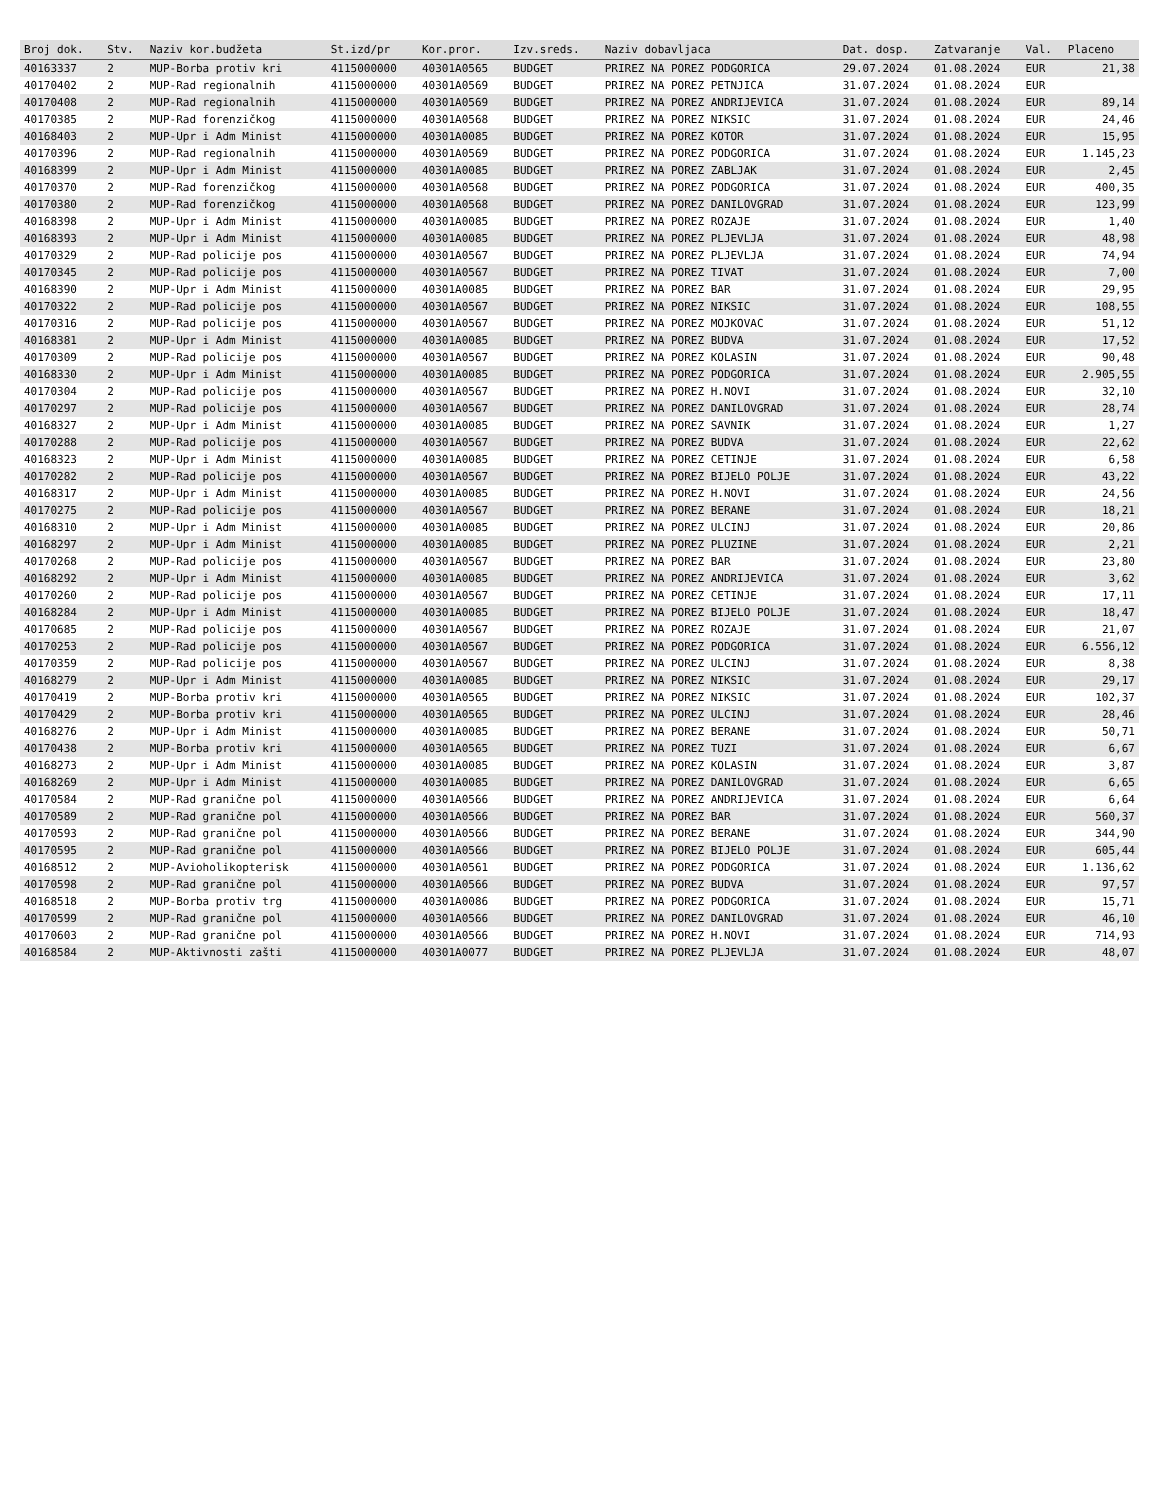| Broj dok. | Stv. | Naziv kor.budžeta | St.izd/pr | Kor.pror. | Izv.sreds. | Naziv dobavljaca | Dat. dosp. | Zatvaranje | Val. | Placeno |
| --- | --- | --- | --- | --- | --- | --- | --- | --- | --- | --- |
| 40163337 | 2 | MUP-Borba protiv kri | 4115000000 | 40301A0565 | BUDGET | PRIREZ NA POREZ PODGORICA | 29.07.2024 | 01.08.2024 | EUR | 21,38 |
| 40170402 | 2 | MUP-Rad regionalnih | 4115000000 | 40301A0569 | BUDGET | PRIREZ NA POREZ PETNJICA | 31.07.2024 | 01.08.2024 | EUR | |
| 40170408 | 2 | MUP-Rad regionalnih | 4115000000 | 40301A0569 | BUDGET | PRIREZ NA POREZ ANDRIJEVICA | 31.07.2024 | 01.08.2024 | EUR | 89,14 |
| 40170385 | 2 | MUP-Rad forenzičkog | 4115000000 | 40301A0568 | BUDGET | PRIREZ NA POREZ NIKSIC | 31.07.2024 | 01.08.2024 | EUR | 24,46 |
| 40168403 | 2 | MUP-Upr i Adm Minist | 4115000000 | 40301A0085 | BUDGET | PRIREZ NA POREZ KOTOR | 31.07.2024 | 01.08.2024 | EUR | 15,95 |
| 40170396 | 2 | MUP-Rad regionalnih | 4115000000 | 40301A0569 | BUDGET | PRIREZ NA POREZ PODGORICA | 31.07.2024 | 01.08.2024 | EUR | 1.145,23 |
| 40168399 | 2 | MUP-Upr i Adm Minist | 4115000000 | 40301A0085 | BUDGET | PRIREZ NA POREZ ZABLJAK | 31.07.2024 | 01.08.2024 | EUR | 2,45 |
| 40170370 | 2 | MUP-Rad forenzičkog | 4115000000 | 40301A0568 | BUDGET | PRIREZ NA POREZ PODGORICA | 31.07.2024 | 01.08.2024 | EUR | 400,35 |
| 40170380 | 2 | MUP-Rad forenzičkog | 4115000000 | 40301A0568 | BUDGET | PRIREZ NA POREZ DANILOVGRAD | 31.07.2024 | 01.08.2024 | EUR | 123,99 |
| 40168398 | 2 | MUP-Upr i Adm Minist | 4115000000 | 40301A0085 | BUDGET | PRIREZ NA POREZ ROZAJE | 31.07.2024 | 01.08.2024 | EUR | 1,40 |
| 40168393 | 2 | MUP-Upr i Adm Minist | 4115000000 | 40301A0085 | BUDGET | PRIREZ NA POREZ PLJEVLJA | 31.07.2024 | 01.08.2024 | EUR | 48,98 |
| 40170329 | 2 | MUP-Rad policije pos | 4115000000 | 40301A0567 | BUDGET | PRIREZ NA POREZ PLJEVLJA | 31.07.2024 | 01.08.2024 | EUR | 74,94 |
| 40170345 | 2 | MUP-Rad policije pos | 4115000000 | 40301A0567 | BUDGET | PRIREZ NA POREZ TIVAT | 31.07.2024 | 01.08.2024 | EUR | 7,00 |
| 40168390 | 2 | MUP-Upr i Adm Minist | 4115000000 | 40301A0085 | BUDGET | PRIREZ NA POREZ BAR | 31.07.2024 | 01.08.2024 | EUR | 29,95 |
| 40170322 | 2 | MUP-Rad policije pos | 4115000000 | 40301A0567 | BUDGET | PRIREZ NA POREZ NIKSIC | 31.07.2024 | 01.08.2024 | EUR | 108,55 |
| 40170316 | 2 | MUP-Rad policije pos | 4115000000 | 40301A0567 | BUDGET | PRIREZ NA POREZ MOJKOVAC | 31.07.2024 | 01.08.2024 | EUR | 51,12 |
| 40168381 | 2 | MUP-Upr i Adm Minist | 4115000000 | 40301A0085 | BUDGET | PRIREZ NA POREZ BUDVA | 31.07.2024 | 01.08.2024 | EUR | 17,52 |
| 40170309 | 2 | MUP-Rad policije pos | 4115000000 | 40301A0567 | BUDGET | PRIREZ NA POREZ KOLASIN | 31.07.2024 | 01.08.2024 | EUR | 90,48 |
| 40168330 | 2 | MUP-Upr i Adm Minist | 4115000000 | 40301A0085 | BUDGET | PRIREZ NA POREZ PODGORICA | 31.07.2024 | 01.08.2024 | EUR | 2.905,55 |
| 40170304 | 2 | MUP-Rad policije pos | 4115000000 | 40301A0567 | BUDGET | PRIREZ NA POREZ H.NOVI | 31.07.2024 | 01.08.2024 | EUR | 32,10 |
| 40170297 | 2 | MUP-Rad policije pos | 4115000000 | 40301A0567 | BUDGET | PRIREZ NA POREZ DANILOVGRAD | 31.07.2024 | 01.08.2024 | EUR | 28,74 |
| 40168327 | 2 | MUP-Upr i Adm Minist | 4115000000 | 40301A0085 | BUDGET | PRIREZ NA POREZ SAVNIK | 31.07.2024 | 01.08.2024 | EUR | 1,27 |
| 40170288 | 2 | MUP-Rad policije pos | 4115000000 | 40301A0567 | BUDGET | PRIREZ NA POREZ BUDVA | 31.07.2024 | 01.08.2024 | EUR | 22,62 |
| 40168323 | 2 | MUP-Upr i Adm Minist | 4115000000 | 40301A0085 | BUDGET | PRIREZ NA POREZ CETINJE | 31.07.2024 | 01.08.2024 | EUR | 6,58 |
| 40170282 | 2 | MUP-Rad policije pos | 4115000000 | 40301A0567 | BUDGET | PRIREZ NA POREZ BIJELO POLJE | 31.07.2024 | 01.08.2024 | EUR | 43,22 |
| 40168317 | 2 | MUP-Upr i Adm Minist | 4115000000 | 40301A0085 | BUDGET | PRIREZ NA POREZ H.NOVI | 31.07.2024 | 01.08.2024 | EUR | 24,56 |
| 40170275 | 2 | MUP-Rad policije pos | 4115000000 | 40301A0567 | BUDGET | PRIREZ NA POREZ BERANE | 31.07.2024 | 01.08.2024 | EUR | 18,21 |
| 40168310 | 2 | MUP-Upr i Adm Minist | 4115000000 | 40301A0085 | BUDGET | PRIREZ NA POREZ ULCINJ | 31.07.2024 | 01.08.2024 | EUR | 20,86 |
| 40168297 | 2 | MUP-Upr i Adm Minist | 4115000000 | 40301A0085 | BUDGET | PRIREZ NA POREZ PLUZINE | 31.07.2024 | 01.08.2024 | EUR | 2,21 |
| 40170268 | 2 | MUP-Rad policije pos | 4115000000 | 40301A0567 | BUDGET | PRIREZ NA POREZ BAR | 31.07.2024 | 01.08.2024 | EUR | 23,80 |
| 40168292 | 2 | MUP-Upr i Adm Minist | 4115000000 | 40301A0085 | BUDGET | PRIREZ NA POREZ ANDRIJEVICA | 31.07.2024 | 01.08.2024 | EUR | 3,62 |
| 40170260 | 2 | MUP-Rad policije pos | 4115000000 | 40301A0567 | BUDGET | PRIREZ NA POREZ CETINJE | 31.07.2024 | 01.08.2024 | EUR | 17,11 |
| 40168284 | 2 | MUP-Upr i Adm Minist | 4115000000 | 40301A0085 | BUDGET | PRIREZ NA POREZ BIJELO POLJE | 31.07.2024 | 01.08.2024 | EUR | 18,47 |
| 40170685 | 2 | MUP-Rad policije pos | 4115000000 | 40301A0567 | BUDGET | PRIREZ NA POREZ ROZAJE | 31.07.2024 | 01.08.2024 | EUR | 21,07 |
| 40170253 | 2 | MUP-Rad policije pos | 4115000000 | 40301A0567 | BUDGET | PRIREZ NA POREZ PODGORICA | 31.07.2024 | 01.08.2024 | EUR | 6.556,12 |
| 40170359 | 2 | MUP-Rad policije pos | 4115000000 | 40301A0567 | BUDGET | PRIREZ NA POREZ ULCINJ | 31.07.2024 | 01.08.2024 | EUR | 8,38 |
| 40168279 | 2 | MUP-Upr i Adm Minist | 4115000000 | 40301A0085 | BUDGET | PRIREZ NA POREZ NIKSIC | 31.07.2024 | 01.08.2024 | EUR | 29,17 |
| 40170419 | 2 | MUP-Borba protiv kri | 4115000000 | 40301A0565 | BUDGET | PRIREZ NA POREZ NIKSIC | 31.07.2024 | 01.08.2024 | EUR | 102,37 |
| 40170429 | 2 | MUP-Borba protiv kri | 4115000000 | 40301A0565 | BUDGET | PRIREZ NA POREZ ULCINJ | 31.07.2024 | 01.08.2024 | EUR | 28,46 |
| 40168276 | 2 | MUP-Upr i Adm Minist | 4115000000 | 40301A0085 | BUDGET | PRIREZ NA POREZ BERANE | 31.07.2024 | 01.08.2024 | EUR | 50,71 |
| 40170438 | 2 | MUP-Borba protiv kri | 4115000000 | 40301A0565 | BUDGET | PRIREZ NA POREZ TUZI | 31.07.2024 | 01.08.2024 | EUR | 6,67 |
| 40168273 | 2 | MUP-Upr i Adm Minist | 4115000000 | 40301A0085 | BUDGET | PRIREZ NA POREZ KOLASIN | 31.07.2024 | 01.08.2024 | EUR | 3,87 |
| 40168269 | 2 | MUP-Upr i Adm Minist | 4115000000 | 40301A0085 | BUDGET | PRIREZ NA POREZ DANILOVGRAD | 31.07.2024 | 01.08.2024 | EUR | 6,65 |
| 40170584 | 2 | MUP-Rad granične pol | 4115000000 | 40301A0566 | BUDGET | PRIREZ NA POREZ ANDRIJEVICA | 31.07.2024 | 01.08.2024 | EUR | 6,64 |
| 40170589 | 2 | MUP-Rad granične pol | 4115000000 | 40301A0566 | BUDGET | PRIREZ NA POREZ BAR | 31.07.2024 | 01.08.2024 | EUR | 560,37 |
| 40170593 | 2 | MUP-Rad granične pol | 4115000000 | 40301A0566 | BUDGET | PRIREZ NA POREZ BERANE | 31.07.2024 | 01.08.2024 | EUR | 344,90 |
| 40170595 | 2 | MUP-Rad granične pol | 4115000000 | 40301A0566 | BUDGET | PRIREZ NA POREZ BIJELO POLJE | 31.07.2024 | 01.08.2024 | EUR | 605,44 |
| 40168512 | 2 | MUP-Avioholikopterisk | 4115000000 | 40301A0561 | BUDGET | PRIREZ NA POREZ PODGORICA | 31.07.2024 | 01.08.2024 | EUR | 1.136,62 |
| 40170598 | 2 | MUP-Rad granične pol | 4115000000 | 40301A0566 | BUDGET | PRIREZ NA POREZ BUDVA | 31.07.2024 | 01.08.2024 | EUR | 97,57 |
| 40168518 | 2 | MUP-Borba protiv trg | 4115000000 | 40301A0086 | BUDGET | PRIREZ NA POREZ PODGORICA | 31.07.2024 | 01.08.2024 | EUR | 15,71 |
| 40170599 | 2 | MUP-Rad granične pol | 4115000000 | 40301A0566 | BUDGET | PRIREZ NA POREZ DANILOVGRAD | 31.07.2024 | 01.08.2024 | EUR | 46,10 |
| 40170603 | 2 | MUP-Rad granične pol | 4115000000 | 40301A0566 | BUDGET | PRIREZ NA POREZ H.NOVI | 31.07.2024 | 01.08.2024 | EUR | 714,93 |
| 40168584 | 2 | MUP-Aktivnosti zašti | 4115000000 | 40301A0077 | BUDGET | PRIREZ NA POREZ PLJEVLJA | 31.07.2024 | 01.08.2024 | EUR | 48,07 |